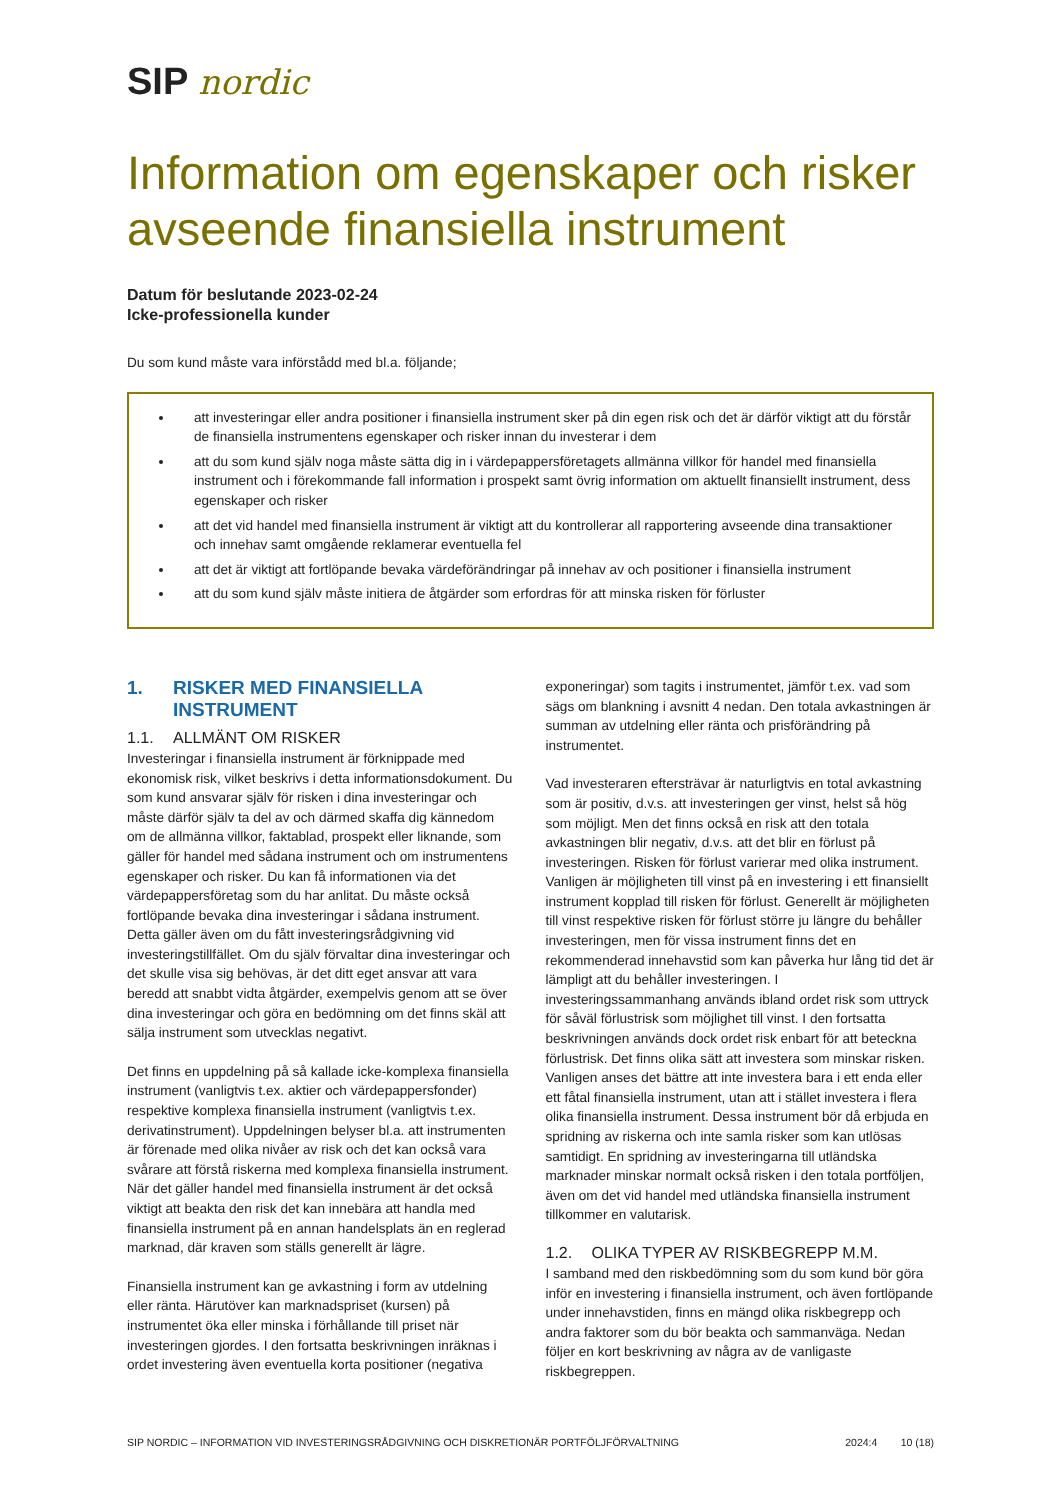SIP nordic
Information om egenskaper och risker avseende finansiella instrument
Datum för beslutande 2023-02-24
Icke-professionella kunder
Du som kund måste vara införstådd med bl.a. följande;
att investeringar eller andra positioner i finansiella instrument sker på din egen risk och det är därför viktigt att du förstår de finansiella instrumentens egenskaper och risker innan du investerar i dem
att du som kund själv noga måste sätta dig in i värdepappersföretagets allmänna villkor för handel med finansiella instrument och i förekommande fall information i prospekt samt övrig information om aktuellt finansiellt instrument, dess egenskaper och risker
att det vid handel med finansiella instrument är viktigt att du kontrollerar all rapportering avseende dina transaktioner och innehav samt omgående reklamerar eventuella fel
att det är viktigt att fortlöpande bevaka värdeförändringar på innehav av och positioner i finansiella instrument
att du som kund själv måste initiera de åtgärder som erfordras för att minska risken för förluster
1. RISKER MED FINANSIELLA INSTRUMENT
1.1. ALLMÄNT OM RISKER
Investeringar i finansiella instrument är förknippade med ekonomisk risk, vilket beskrivs i detta informationsdokument. Du som kund ansvarar själv för risken i dina investeringar och måste därför själv ta del av och därmed skaffa dig kännedom om de allmänna villkor, faktablad, prospekt eller liknande, som gäller för handel med sådana instrument och om instrumentens egenskaper och risker. Du kan få informationen via det värdepappersföretag som du har anlitat. Du måste också fortlöpande bevaka dina investeringar i sådana instrument. Detta gäller även om du fått investeringsrådgivning vid investeringstillfället. Om du själv förvaltar dina investeringar och det skulle visa sig behövas, är det ditt eget ansvar att vara beredd att snabbt vidta åtgärder, exempelvis genom att se över dina investeringar och göra en bedömning om det finns skäl att sälja instrument som utvecklas negativt.
Det finns en uppdelning på så kallade icke-komplexa finansiella instrument (vanligtvis t.ex. aktier och värdepappersfonder) respektive komplexa finansiella instrument (vanligtvis t.ex. derivatinstrument). Uppdelningen belyser bl.a. att instrumenten är förenade med olika nivåer av risk och det kan också vara svårare att förstå riskerna med komplexa finansiella instrument. När det gäller handel med finansiella instrument är det också viktigt att beakta den risk det kan innebära att handla med finansiella instrument på en annan handelsplats än en reglerad marknad, där kraven som ställs generellt är lägre.
Finansiella instrument kan ge avkastning i form av utdelning eller ränta. Härutöver kan marknadspriset (kursen) på instrumentet öka eller minska i förhållande till priset när investeringen gjordes. I den fortsatta beskrivningen inräknas i ordet investering även eventuella korta positioner (negativa
exponeringar) som tagits i instrumentet, jämför t.ex. vad som sägs om blankning i avsnitt 4 nedan. Den totala avkastningen är summan av utdelning eller ränta och prisförändring på instrumentet.
Vad investeraren eftersträvar är naturligtvis en total avkastning som är positiv, d.v.s. att investeringen ger vinst, helst så hög som möjligt. Men det finns också en risk att den totala avkastningen blir negativ, d.v.s. att det blir en förlust på investeringen. Risken för förlust varierar med olika instrument. Vanligen är möjligheten till vinst på en investering i ett finansiellt instrument kopplad till risken för förlust. Generellt är möjligheten till vinst respektive risken för förlust större ju längre du behåller investeringen, men för vissa instrument finns det en rekommenderad innehavstid som kan påverka hur lång tid det är lämpligt att du behåller investeringen. I investeringssammanhang används ibland ordet risk som uttryck för såväl förlustrisk som möjlighet till vinst. I den fortsatta beskrivningen används dock ordet risk enbart för att beteckna förlustrisk. Det finns olika sätt att investera som minskar risken. Vanligen anses det bättre att inte investera bara i ett enda eller ett fåtal finansiella instrument, utan att i stället investera i flera olika finansiella instrument. Dessa instrument bör då erbjuda en spridning av riskerna och inte samla risker som kan utlösas samtidigt. En spridning av investeringarna till utländska marknader minskar normalt också risken i den totala portföljen, även om det vid handel med utländska finansiella instrument tillkommer en valutarisk.
1.2. OLIKA TYPER AV RISKBEGREPP M.M.
I samband med den riskbedömning som du som kund bör göra inför en investering i finansiella instrument, och även fortlöpande under innehavstiden, finns en mängd olika riskbegrepp och andra faktorer som du bör beakta och sammanväga. Nedan följer en kort beskrivning av några av de vanligaste riskbegreppen.
SIP NORDIC – INFORMATION VID INVESTERINGSRÅDGIVNING OCH DISKRETIONÄR PORTFÖLJFÖRVALTNING 2024:4 10 (18)